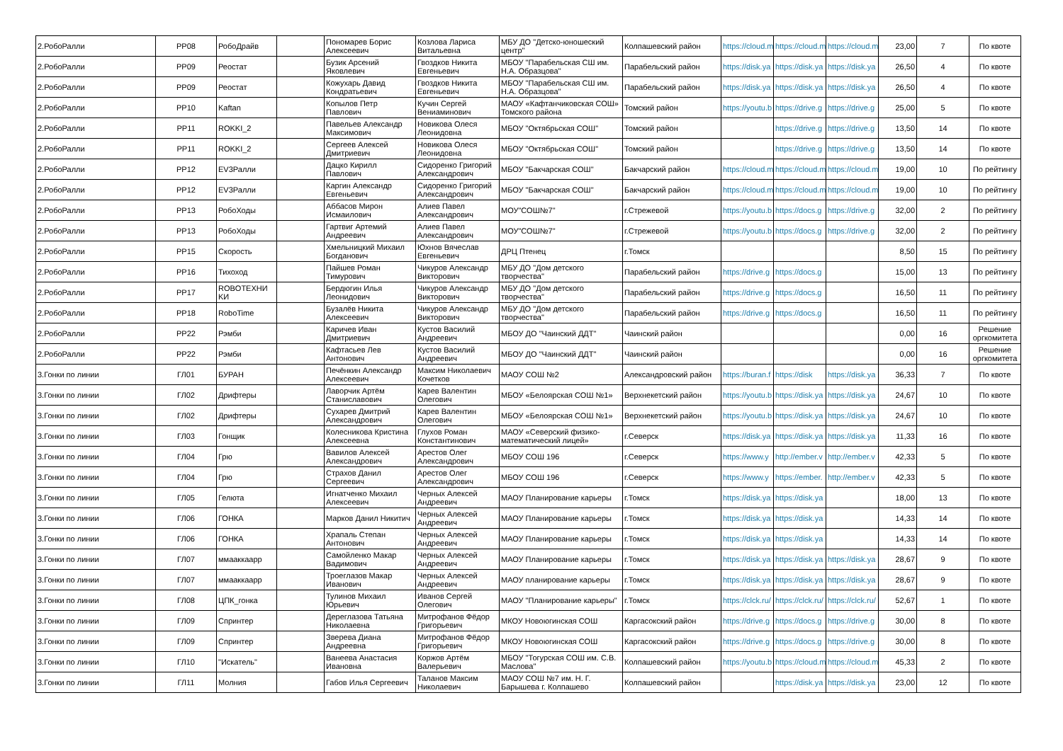| 2.РобоРалли | РР08 | РобоДрайв | | Пономарев Борис Алексеевич | Козлова Лариса Витальевна | МБУ ДО "Детско-юношеский центр" | Колпашевский район | https://cloud.m | https://cloud.m | https://cloud.m | 23,00 | 7 | По квоте |
| 2.РобоРалли | РР09 | Реостат | | Бузик Арсений Яковлевич | Гвоздков Никита Евгеньевич | МБОУ "Парабельская СШ им. Н.А. Образцова" | Парабельский район | https://disk.ya | https://disk.ya | https://disk.ya | 26,50 | 4 | По квоте |
| 2.РобоРалли | РР09 | Реостат | | Кожухарь Давид Кондратьевич | Гвоздков Никита Евгеньевич | МБОУ "Парабельская СШ им. Н.А. Образцова" | Парабельский район | https://disk.ya | https://disk.ya | https://disk.ya | 26,50 | 4 | По квоте |
| 2.РобоРалли | РР10 | Kaftan | | Копылов Петр Павлович | Кучин Сергей Вениаминович | МАОУ «Кафтанчиковская СОШ» Томского района | Томский район | https://youtu.b | https://drive.g | https://drive.g | 25,00 | 5 | По квоте |
| 2.РобоРалли | РР11 | ROKKI_2 | | Павельев Александр Максимович | Новикова Олеся Леонидовна | МБОУ "Октябрьская СОШ" | Томский район | | https://drive.g | https://drive.g | 13,50 | 14 | По квоте |
| 2.РобоРалли | РР11 | ROKKI_2 | | Сергеев Алексей Дмитриевич | Новикова Олеся Леонидовна | МБОУ "Октябрьская СОШ" | Томский район | | https://drive.g | https://drive.g | 13,50 | 14 | По квоте |
| 2.РобоРалли | РР12 | EV3Ралли | | Дацко Кирилл Павлович | Сидоренко Григорий Александрович | МБОУ "Бакчарская СОШ" | Бакчарский район | https://cloud.m | https://cloud.m | https://cloud.m | 19,00 | 10 | По рейтингу |
| 2.РобоРалли | РР12 | EV3Ралли | | Каргин Александр Евгеньевич | Сидоренко Григорий Александрович | МБОУ "Бакчарская СОШ" | Бакчарский район | https://cloud.m | https://cloud.m | https://cloud.m | 19,00 | 10 | По рейтингу |
| 2.РобоРалли | РР13 | РобоХоды | | Аббасов Мирон Исмаилович | Алиев Павел Александрович | МОУ"СОШ№7" | г.Стрежевой | https://youtu.b | https://docs.g | https://drive.g | 32,00 | 2 | По рейтингу |
| 2.РобоРалли | РР13 | РобоХоды | | Гартвиг Артемий Андреевич | Алиев Павел Александрович | МОУ"СОШ№7" | г.Стрежевой | https://youtu.b | https://docs.g | https://drive.g | 32,00 | 2 | По рейтингу |
| 2.РобоРалли | РР15 | Скорость | | Хмельницкий Михаил Богданович | Юхнов Вячеслав Евгеньевич | ДРЦ Птенец | г.Томск | | | | 8,50 | 15 | По рейтингу |
| 2.РобоРалли | РР16 | Тихоход | | Пайшев Роман Тимурович | Чикуров Александр Викторович | МБУ ДО "Дом детского творчества" | Парабельский район | https://drive.g | https://docs.g | | 15,00 | 13 | По рейтингу |
| 2.РобоРалли | РР17 | ROBOTEXHИ KИ | | Бердюгин Илья Леонидович | Чикуров Александр Викторович | МБУ ДО "Дом детского творчества" | Парабельский район | https://drive.g | https://docs.g | | 16,50 | 11 | По рейтингу |
| 2.РобоРалли | РР18 | RoboTime | | Бузалёв Никита Алексеевич | Чикуров Александр Викторович | МБУ ДО "Дом детского творчества" | Парабельский район | https://drive.g | https://docs.g | | 16,50 | 11 | По рейтингу |
| 2.РобоРалли | РР22 | Рэмби | | Каричев Иван Дмитриевич | Кустов Василий Андреевич | МБОУ ДО "Чаинский ДДТ" | Чаинский район | | | | 0,00 | 16 | Решение оргкомитета |
| 2.РобоРалли | РР22 | Рэмби | | Кафтасьев Лев Антонович | Кустов Василий Андреевич | МБОУ ДО "Чаинский ДДТ" | Чаинский район | | | | 0,00 | 16 | Решение оргкомитета |
| 3.Гонки по линии | ГЛ01 | БУРАН | | Печёнкин Александр Алексеевич | Максим Николаевич Кочетков | МАОУ СОШ №2 | Александровский район | https://buran.f | https://disk | https://disk.ya | 36,33 | 7 | По квоте |
| 3.Гонки по линии | ГЛ02 | Дрифтеры | | Лаворчик Артём Станиславович | Карев Валентин Олегович | МБОУ «Белоярская СОШ №1» | Верхнекетский район | https://youtu.b | https://disk.ya | https://disk.ya | 24,67 | 10 | По квоте |
| 3.Гонки по линии | ГЛ02 | Дрифтеры | | Сухарев Дмитрий Александрович | Карев Валентин Олегович | МБОУ «Белоярская СОШ №1» | Верхнекетский район | https://youtu.b | https://disk.ya | https://disk.ya | 24,67 | 10 | По квоте |
| 3.Гонки по линии | ГЛ03 | Гонщик | | Колесникова Кристина Алексеевна | Глухов Роман Константинович | МАОУ «Северский физико-математический лицей» | г.Северск | https://disk.ya | https://disk.ya | https://disk.ya | 11,33 | 16 | По квоте |
| 3.Гонки по линии | ГЛ04 | Грю | | Вавилов Алексей Александрович | Арестов Олег Александрович | МБОУ СОШ 196 | г.Северск | https://www.y | http://ember.v | http://ember.v | 42,33 | 5 | По квоте |
| 3.Гонки по линии | ГЛ04 | Грю | | Страхов Данил Сергеевич | Арестов Олег Александрович | МБОУ СОШ 196 | г.Северск | https://www.y | https://ember. | http://ember.v | 42,33 | 5 | По квоте |
| 3.Гонки по линии | ГЛ05 | Гелюта | | Игнатченко Михаил Алексеевич | Черных Алексей Андреевич | МАОУ Планирование карьеры | г.Томск | https://disk.ya | https://disk.ya | | 18,00 | 13 | По квоте |
| 3.Гонки по линии | ГЛ06 | ГОНКА | | Марков Данил Никитич | Черных Алексей Андреевич | МАОУ Планирование карьеры | г.Томск | https://disk.ya | https://disk.ya | | 14,33 | 14 | По квоте |
| 3.Гонки по линии | ГЛ06 | ГОНКА | | Храпаль Степан Антонович | Черных Алексей Андреевич | МАОУ Планирование карьеры | г.Томск | https://disk.ya | https://disk.ya | | 14,33 | 14 | По квоте |
| 3.Гонки по линии | ГЛ07 | ммааккаарр | | Самойленко Макар Вадимович | Черных Алексей Андреевич | МАОУ Планирование карьеры | г.Томск | https://disk.ya | https://disk.ya | https://disk.ya | 28,67 | 9 | По квоте |
| 3.Гонки по линии | ГЛ07 | ммааккаарр | | Троеглазов Макар Иванович | Черных Алексей Андреевич | МАОУ планирование карьеры | г.Томск | https://disk.ya | https://disk.ya | https://disk.ya | 28,67 | 9 | По квоте |
| 3.Гонки по линии | ГЛ08 | ЦПК_гонка | | Тулинов Михаил Юрьевич | Иванов Сергей Олегович | МАОУ "Планирование карьеры" | г.Томск | https://clck.ru/ | https://clck.ru/ | https://clck.ru/ | 52,67 | 1 | По квоте |
| 3.Гонки по линии | ГЛ09 | Спринтер | | Дереглазова Татьяна Николаевна | Митрофанов Фёдор Григорьевич | МКОУ Новоюгинская СОШ | Каргасокский район | https://drive.g | https://docs.g | https://drive.g | 30,00 | 8 | По квоте |
| 3.Гонки по линии | ГЛ09 | Спринтер | | Зверева Диана Андреевна | Митрофанов Фёдор Григорьевич | МКОУ Новоюгинская СОШ | Каргасокский район | https://drive.g | https://docs.g | https://drive.g | 30,00 | 8 | По квоте |
| 3.Гонки по линии | ГЛ10 | "Искатель" | | Ванеева Анастасия Ивановна | Коржов Артём Валерьевич | МБОУ "Тогурская СОШ им. С.В. Маслова" | Колпашевский район | https://youtu.b | https://cloud.m | https://cloud.m | 45,33 | 2 | По квоте |
| 3.Гонки по линии | ГЛ11 | Молния | | Габов Илья Сергеевич | Таланов Максим Николаевич | МАОУ СОШ №7 им. Н. Г. Барышева г. Колпашево | Колпашевский район | | https://disk.ya | https://disk.ya | 23,00 | 12 | По квоте |